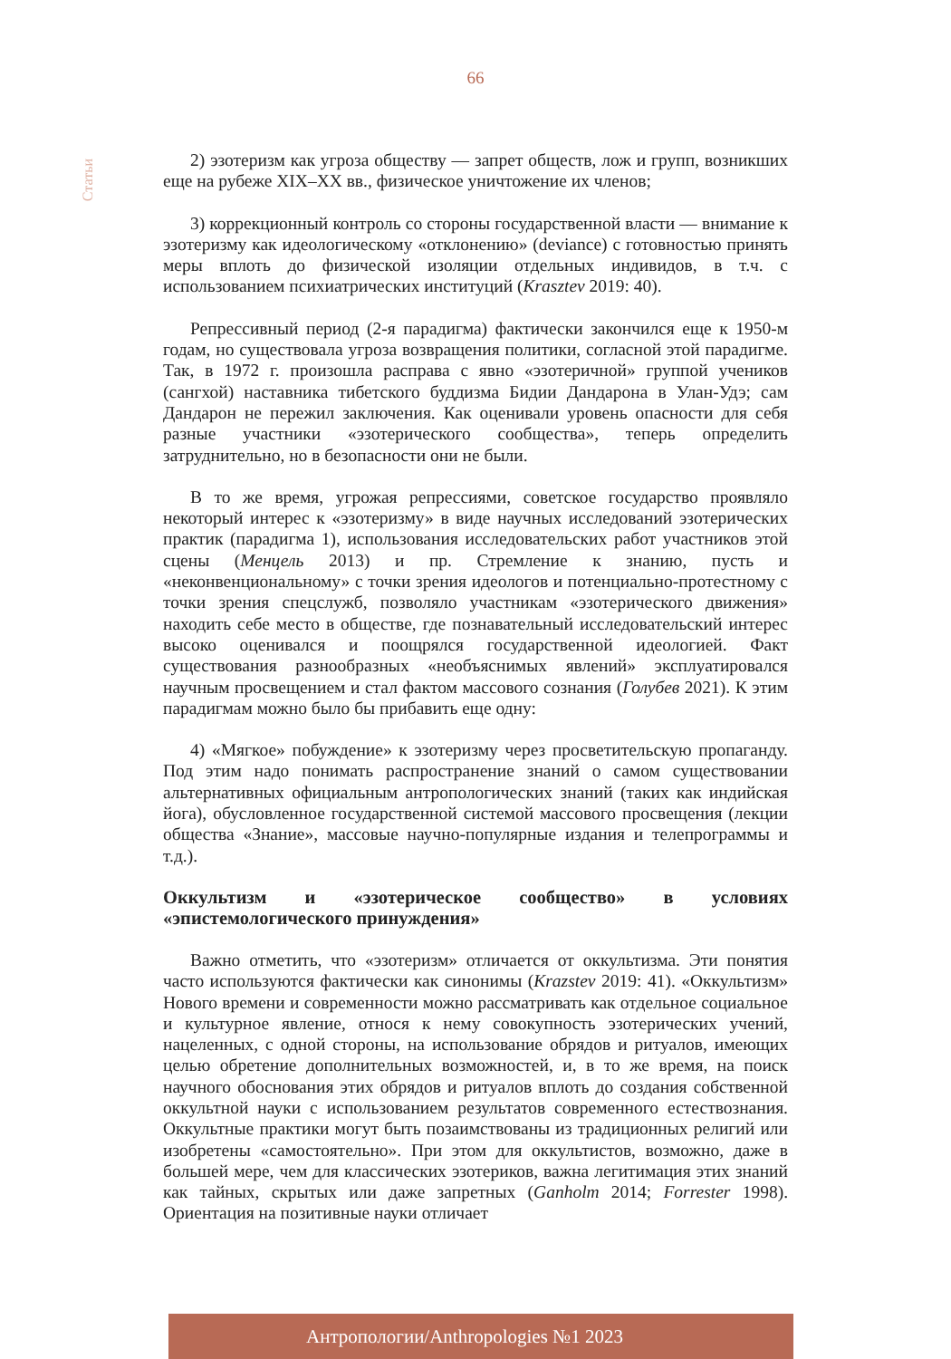66
Статьи
2) эзотеризм как угроза обществу — запрет обществ, лож и групп, возникших еще на рубеже XIX–XX вв., физическое уничтожение их членов;
3) коррекционный контроль со стороны государственной власти — внимание к эзотеризму как идеологическому «отклонению» (deviance) с готовностью принять меры вплоть до физической изоляции отдельных индивидов, в т.ч. с использованием психиатрических институций (Krasztev 2019: 40).
Репрессивный период (2-я парадигма) фактически закончился еще к 1950-м годам, но существовала угроза возвращения политики, согласной этой парадигме. Так, в 1972 г. произошла расправа с явно «эзотеричной» группой учеников (сангхой) наставника тибетского буддизма Бидии Дандарона в Улан-Удэ; сам Дандарон не пережил заключения. Как оценивали уровень опасности для себя разные участники «эзотерического сообщества», теперь определить затруднительно, но в безопасности они не были.
В то же время, угрожая репрессиями, советское государство проявляло некоторый интерес к «эзотеризму» в виде научных исследований эзотерических практик (парадигма 1), использования исследовательских работ участников этой сцены (Менцель 2013) и пр. Стремление к знанию, пусть и «неконвенциональному» с точки зрения идеологов и потенциально-протестному с точки зрения спецслужб, позволяло участникам «эзотерического движения» находить себе место в обществе, где познавательный исследовательский интерес высоко оценивался и поощрялся государственной идеологией. Факт существования разнообразных «необъяснимых явлений» эксплуатировался научным просвещением и стал фактом массового сознания (Голубев 2021). К этим парадигмам можно было бы прибавить еще одну:
4) «Мягкое» побуждение» к эзотеризму через просветительскую пропаганду. Под этим надо понимать распространение знаний о самом существовании альтернативных официальным антропологических знаний (таких как индийская йога), обусловленное государственной системой массового просвещения (лекции общества «Знание», массовые научно-популярные издания и телепрограммы и т.д.).
Оккультизм и «эзотерическое сообщество» в условиях «эпистемологического принуждения»
Важно отметить, что «эзотеризм» отличается от оккультизма. Эти понятия часто используются фактически как синонимы (Krazstev 2019: 41). «Оккультизм» Нового времени и современности можно рассматривать как отдельное социальное и культурное явление, относя к нему совокупность эзотерических учений, нацеленных, с одной стороны, на использование обрядов и ритуалов, имеющих целью обретение дополнительных возможностей, и, в то же время, на поиск научного обоснования этих обрядов и ритуалов вплоть до создания собственной оккультной науки с использованием результатов современного естествознания. Оккультные практики могут быть позаимствованы из традиционных религий или изобретены «самостоятельно». При этом для оккультистов, возможно, даже в большей мере, чем для классических эзотериков, важна легитимация этих знаний как тайных, скрытых или даже запретных (Ganholm 2014; Forrester 1998). Ориентация на позитивные науки отличает
Антропологии/Anthropologies №1 2023